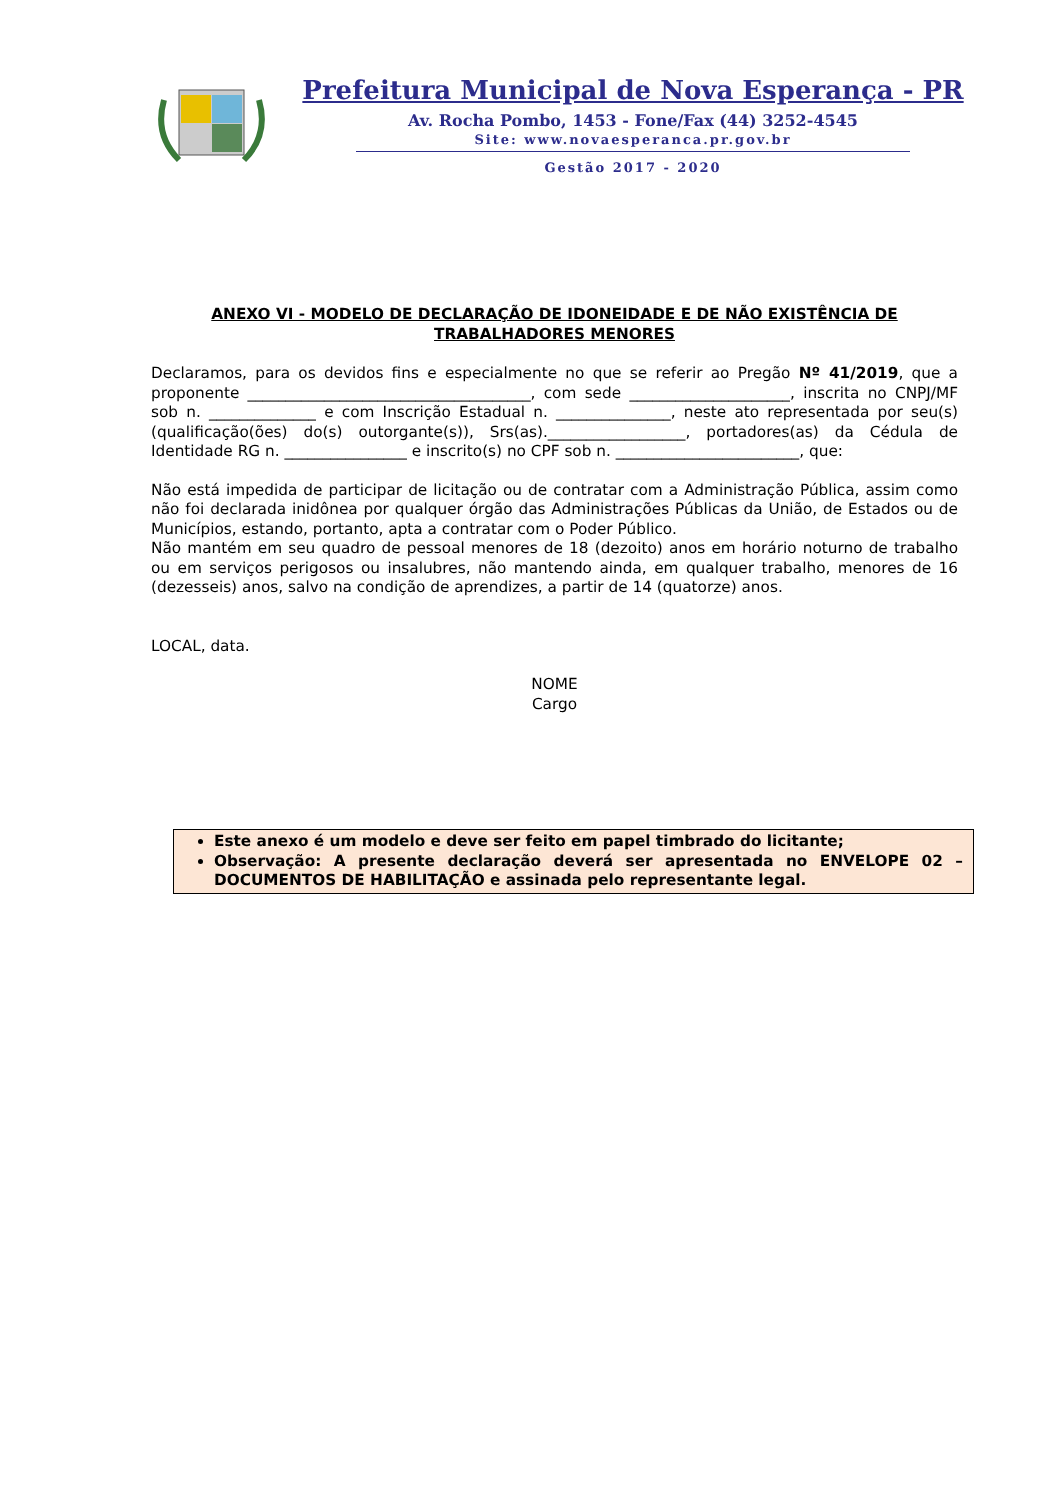Prefeitura Municipal de Nova Esperança - PR
Av. Rocha Pombo, 1453 - Fone/Fax (44) 3252-4545
Site: www.novaesperanca.pr.gov.br
Gestão 2017 - 2020
ANEXO VI - MODELO DE DECLARAÇÃO DE IDONEIDADE E DE NÃO EXISTÊNCIA DE TRABALHADORES MENORES
Declaramos, para os devidos fins e especialmente no que se referir ao Pregão Nº 41/2019, que a proponente _____________________________________, com sede _____________________, inscrita no CNPJ/MF sob n. ______________ e com Inscrição Estadual n. _______________, neste ato representada por seu(s) (qualificação(ões) do(s) outorgante(s)), Srs(as).__________________, portadores(as) da Cédula de Identidade RG n. ________________ e inscrito(s) no CPF sob n. ________________________, que:
Não está impedida de participar de licitação ou de contratar com a Administração Pública, assim como não foi declarada inidônea por qualquer órgão das Administrações Públicas da União, de Estados ou de Municípios, estando, portanto, apta a contratar com o Poder Público.
Não mantém em seu quadro de pessoal menores de 18 (dezoito) anos em horário noturno de trabalho ou em serviços perigosos ou insalubres, não mantendo ainda, em qualquer trabalho, menores de 16 (dezesseis) anos, salvo na condição de aprendizes, a partir de 14 (quatorze) anos.
LOCAL, data.
NOME
Cargo
Este anexo é um modelo e deve ser feito em papel timbrado do licitante;
Observação: A presente declaração deverá ser apresentada no ENVELOPE 02 – DOCUMENTOS DE HABILITAÇÃO e assinada pelo representante legal.